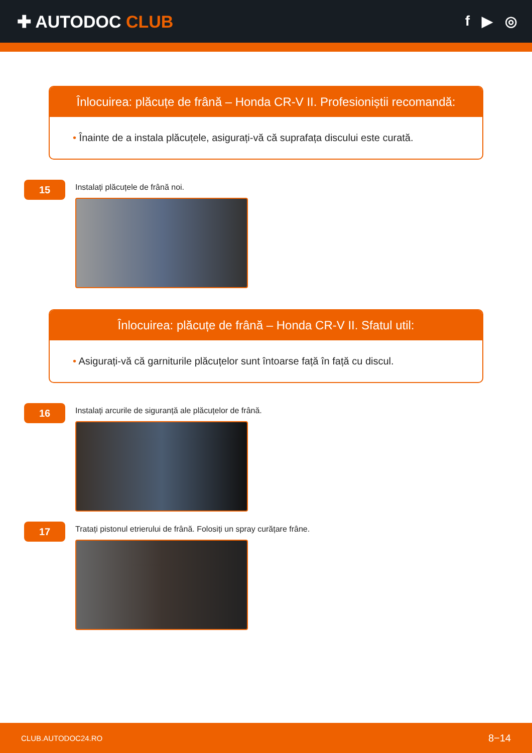✚ AUTODOC CLUB
f ▶ ◎
Înlocuirea: plăcuțe de frână – Honda CR-V II. Profesioniștii recomandă:
• Înainte de a instala plăcuțele, asigurați-vă că suprafața discului este curată.
15
Instalați plăcuțele de frână noi.
Înlocuirea: plăcuțe de frână – Honda CR-V II. Sfatul util:
• Asigurați-vă că garniturile plăcuțelor sunt întoarse față în față cu discul.
16
Instalați arcurile de siguranță ale plăcuțelor de frână.
17
Tratați pistonul etrierului de frână. Folosiți un spray curățare frâne.
CLUB.AUTODOC24.RO 8−14